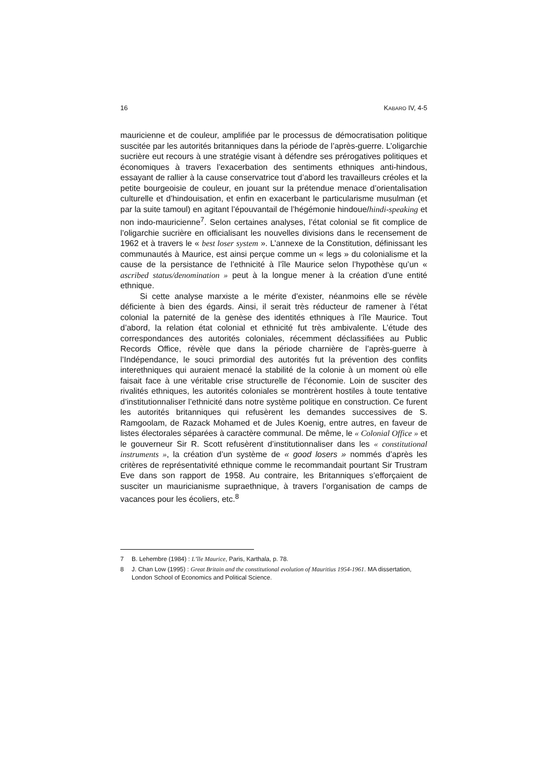16 KABARO IV, 4-5
mauricienne et de couleur, amplifiée par le processus de démocratisation politique suscitée par les autorités britanniques dans la période de l’après-guerre. L’oligarchie sucrière eut recours à une stratégie visant à défendre ses prérogatives politiques et économiques à travers l’exacerbation des sentiments ethniques anti-hindous, essayant de rallier à la cause conservatrice tout d’abord les travailleurs créoles et la petite bourgeoisie de couleur, en jouant sur la prétendue menace d’orientalisation culturelle et d’hindouisation, et enfin en exacerbant le particularisme musulman (et par la suite tamoul) en agitant l’épouvantail de l’hégémonie hindoue/hindi-speaking et non indo-mauricienne<sup>7</sup>. Selon certaines analyses, l’état colonial se fit complice de l’oligarchie sucrière en officialisant les nouvelles divisions dans le recensement de 1962 et à travers le « best loser system ». L’annexe de la Constitution, définissant les communautés à Maurice, est ainsi perçue comme un « legs » du colonialisme et la cause de la persistance de l’ethnicité à l’île Maurice selon l’hypothèse qu’un « ascribed status/denomination » peut à la longue mener à la création d’une entité ethnique.
Si cette analyse marxiste a le mérite d’exister, néanmoins elle se révèle déficiente à bien des égards. Ainsi, il serait très réducteur de ramener à l’état colonial la paternité de la genèse des identités ethniques à l’île Maurice. Tout d’abord, la relation état colonial et ethnicité fut très ambivalente. L’étude des correspondances des autorités coloniales, récemment déclassifiées au Public Records Office, révèle que dans la période charnière de l’après-guerre à l’Indépendance, le souci primordial des autorités fut la prévention des conflits interethniques qui auraient menacé la stabilité de la colonie à un moment où elle faisait face à une véritable crise structurelle de l’économie. Loin de susciter des rivalités ethniques, les autorités coloniales se montrèrent hostiles à toute tentative d’institutionnaliser l’ethnicité dans notre système politique en construction. Ce furent les autorités britanniques qui refusèrent les demandes successives de S. Ramgoolam, de Razack Mohamed et de Jules Koenig, entre autres, en faveur de listes électorales séparées à caractère communal. De même, le « Colonial Office » et le gouverneur Sir R. Scott refusèrent d’institutionnaliser dans les « constitutional instruments », la création d’un système de « good losers » nommés d’après les critères de représentativité ethnique comme le recommandait pourtant Sir Trustram Eve dans son rapport de 1958. Au contraire, les Britanniques s’efforçaient de susciter un mauricianisme supraethnique, à travers l’organisation de camps de vacances pour les écoliers, etc.<sup>8</sup>
7 B. Lehembre (1984) : L’île Maurice, Paris, Karthala, p. 78.
8 J. Chan Low (1995) : Great Britain and the constitutional evolution of Mauritius 1954-1961. MA dissertation, London School of Economics and Political Science.